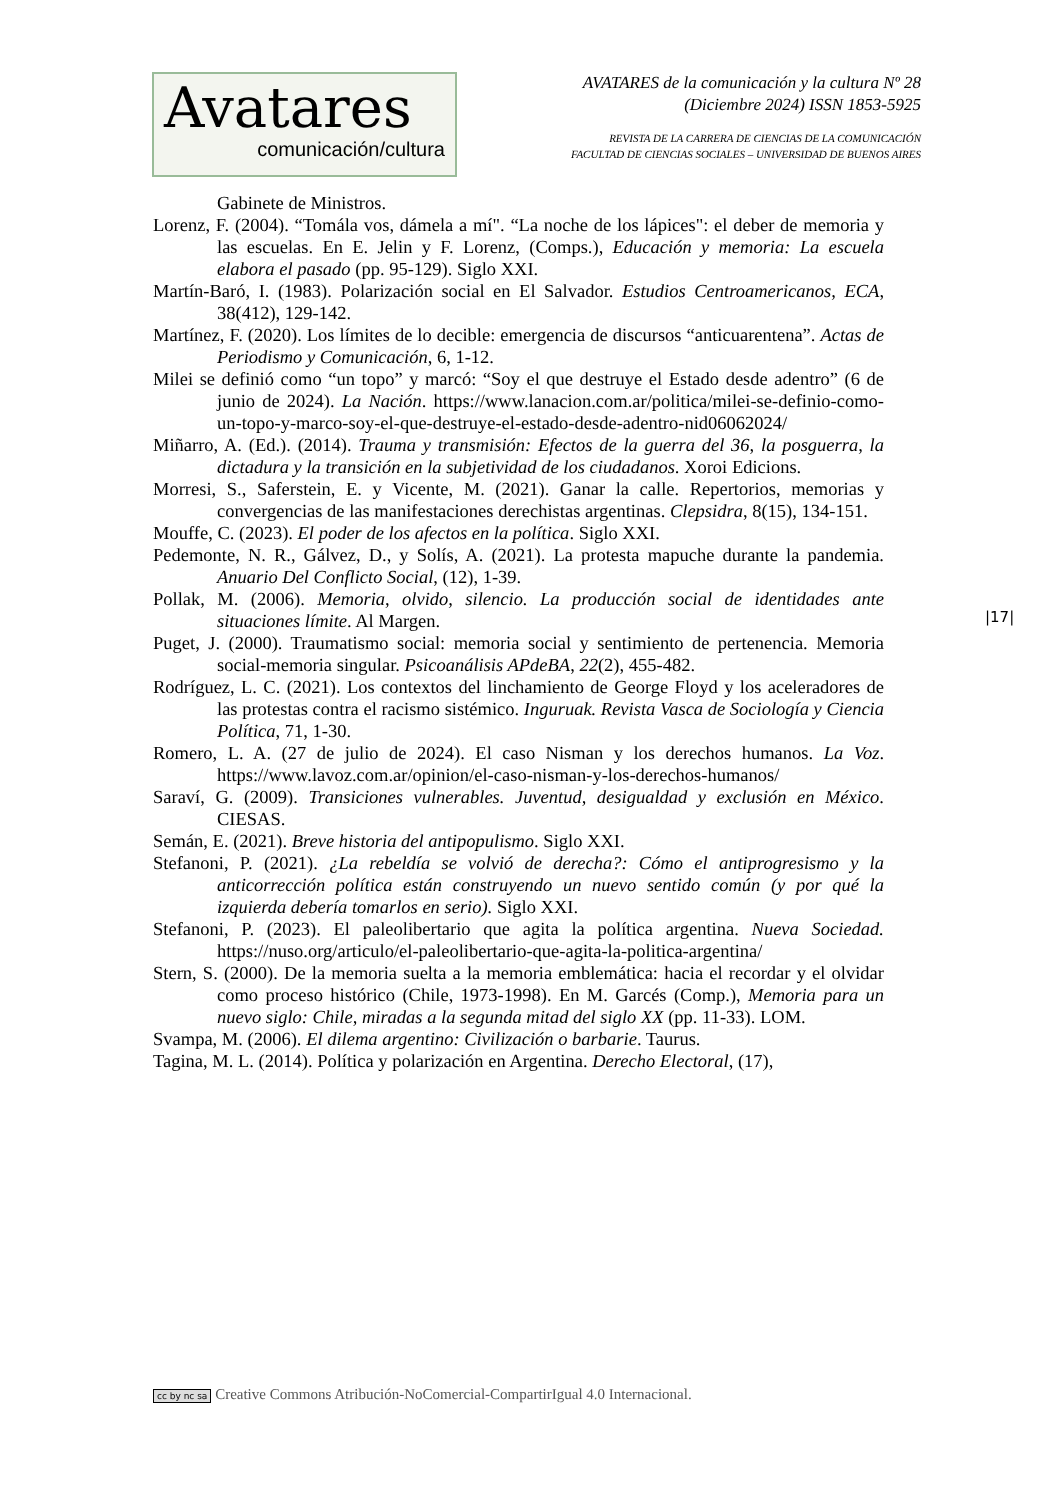Avatares
comunicación/cultura
AVATARES de la comunicación y la cultura Nº 28
(Diciembre 2024) ISSN 1853-5925
REVISTA DE LA CARRERA DE CIENCIAS DE LA COMUNICACIÓN
FACULTAD DE CIENCIAS SOCIALES – UNIVERSIDAD DE BUENOS AIRES
Gabinete de Ministros.
Lorenz, F. (2004). “Tomála vos, dámela a mí". “La noche de los lápices": el deber de memoria y las escuelas. En E. Jelin y F. Lorenz, (Comps.), Educación y memoria: La escuela elabora el pasado (pp. 95-129). Siglo XXI.
Martín-Baró, I. (1983). Polarización social en El Salvador. Estudios Centroamericanos, ECA, 38(412), 129-142.
Martínez, F. (2020). Los límites de lo decible: emergencia de discursos “anticuarentena”. Actas de Periodismo y Comunicación, 6, 1-12.
Milei se definió como “un topo” y marcó: “Soy el que destruye el Estado desde adentro” (6 de junio de 2024). La Nación. https://www.lanacion.com.ar/politica/milei-se-definio-como-un-topo-y-marco-soy-el-que-destruye-el-estado-desde-adentro-nid06062024/
Miñarro, A. (Ed.). (2014). Trauma y transmisión: Efectos de la guerra del 36, la posguerra, la dictadura y la transición en la subjetividad de los ciudadanos. Xoroi Edicions.
Morresi, S., Saferstein, E. y Vicente, M. (2021). Ganar la calle. Repertorios, memorias y convergencias de las manifestaciones derechistas argentinas. Clepsidra, 8(15), 134-151.
Mouffe, C. (2023). El poder de los afectos en la política. Siglo XXI.
Pedemonte, N. R., Gálvez, D., y Solís, A. (2021). La protesta mapuche durante la pandemia. Anuario Del Conflicto Social, (12), 1-39.
Pollak, M. (2006). Memoria, olvido, silencio. La producción social de identidades ante situaciones límite. Al Margen.
Puget, J. (2000). Traumatismo social: memoria social y sentimiento de pertenencia. Memoria social-memoria singular. Psicoanálisis APdeBA, 22(2), 455-482.
Rodríguez, L. C. (2021). Los contextos del linchamiento de George Floyd y los aceleradores de las protestas contra el racismo sistémico. Inguruak. Revista Vasca de Sociología y Ciencia Política, 71, 1-30.
Romero, L. A. (27 de julio de 2024). El caso Nisman y los derechos humanos. La Voz. https://www.lavoz.com.ar/opinion/el-caso-nisman-y-los-derechos-humanos/
Saraví, G. (2009). Transiciones vulnerables. Juventud, desigualdad y exclusión en México. CIESAS.
Semán, E. (2021). Breve historia del antipopulismo. Siglo XXI.
Stefanoni, P. (2021). ¿La rebeldía se volvió de derecha?: Cómo el antiprogresismo y la anticorrección política están construyendo un nuevo sentido común (y por qué la izquierda debería tomarlos en serio). Siglo XXI.
Stefanoni, P. (2023). El paleolibertario que agita la política argentina. Nueva Sociedad. https://nuso.org/articulo/el-paleolibertario-que-agita-la-politica-argentina/
Stern, S. (2000). De la memoria suelta a la memoria emblemática: hacia el recordar y el olvidar como proceso histórico (Chile, 1973-1998). En M. Garcés (Comp.), Memoria para un nuevo siglo: Chile, miradas a la segunda mitad del siglo XX (pp. 11-33). LOM.
Svampa, M. (2006). El dilema argentino: Civilización o barbarie. Taurus.
Tagina, M. L. (2014). Política y polarización en Argentina. Derecho Electoral, (17),
|17|
cc by nc sa Creative Commons Atribución-NoComercial-CompartirIgual 4.0 Internacional.